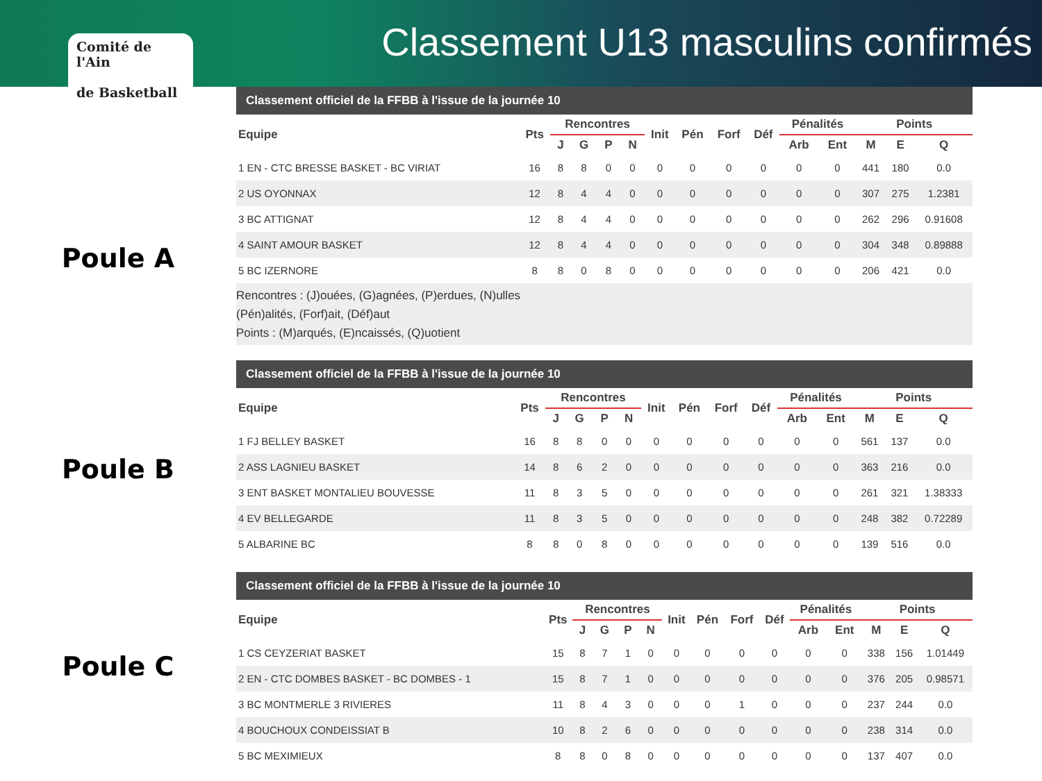Comité de l'Ain
de Basketball
Classement U13 masculins confirmés
Poule A
Poule B
Poule C
Classement officiel de la FFBB à l'issue de la journée 10
| Equipe | Pts | Rencontres | | | | Init | Pén | Forf | Déf | Pénalités | | Points | | |
| --- | --- | --- | --- | --- | --- | --- | --- | --- | --- | --- | --- | --- | --- | --- |
| | | J | G | P | N | | | | | Arb | Ent | M | E | Q |
| 1 EN - CTC BRESSE BASKET - BC VIRIAT | 16 | 8 | 8 | 0 | 0 | 0 | 0 | 0 | 0 | 0 | 0 | 441 | 180 | 0.0 |
| 2 US OYONNAX | 12 | 8 | 4 | 4 | 0 | 0 | 0 | 0 | 0 | 0 | 0 | 307 | 275 | 1.2381 |
| 3 BC ATTIGNAT | 12 | 8 | 4 | 4 | 0 | 0 | 0 | 0 | 0 | 0 | 0 | 262 | 296 | 0.91608 |
| 4 SAINT AMOUR BASKET | 12 | 8 | 4 | 4 | 0 | 0 | 0 | 0 | 0 | 0 | 0 | 304 | 348 | 0.89888 |
| 5 BC IZERNORE | 8 | 8 | 0 | 8 | 0 | 0 | 0 | 0 | 0 | 0 | 0 | 206 | 421 | 0.0 |
Rencontres : (J)ouées, (G)agnées, (P)erdues, (N)ulles
(Pén)alités, (Forf)ait, (Déf)aut
Points : (M)arqués, (E)ncaissés, (Q)uotient
Classement officiel de la FFBB à l'issue de la journée 10
| Equipe | Pts | Rencontres | | | | Init | Pén | Forf | Déf | Pénalités | | Points | | |
| --- | --- | --- | --- | --- | --- | --- | --- | --- | --- | --- | --- | --- | --- | --- |
| | | J | G | P | N | | | | | Arb | Ent | M | E | Q |
| 1 FJ BELLEY BASKET | 16 | 8 | 8 | 0 | 0 | 0 | 0 | 0 | 0 | 0 | 0 | 561 | 137 | 0.0 |
| 2 ASS LAGNIEU BASKET | 14 | 8 | 6 | 2 | 0 | 0 | 0 | 0 | 0 | 0 | 0 | 363 | 216 | 0.0 |
| 3 ENT BASKET MONTALIEU BOUVESSE | 11 | 8 | 3 | 5 | 0 | 0 | 0 | 0 | 0 | 0 | 0 | 261 | 321 | 1.38333 |
| 4 EV BELLEGARDE | 11 | 8 | 3 | 5 | 0 | 0 | 0 | 0 | 0 | 0 | 0 | 248 | 382 | 0.72289 |
| 5 ALBARINE BC | 8 | 8 | 0 | 8 | 0 | 0 | 0 | 0 | 0 | 0 | 0 | 139 | 516 | 0.0 |
Classement officiel de la FFBB à l'issue de la journée 10
| Equipe | Pts | Rencontres | | | | Init | Pén | Forf | Déf | Pénalités | | Points | | |
| --- | --- | --- | --- | --- | --- | --- | --- | --- | --- | --- | --- | --- | --- | --- |
| | | J | G | P | N | | | | | Arb | Ent | M | E | Q |
| 1 CS CEYZERIAT BASKET | 15 | 8 | 7 | 1 | 0 | 0 | 0 | 0 | 0 | 0 | 0 | 338 | 156 | 1.01449 |
| 2 EN - CTC DOMBES BASKET - BC DOMBES - 1 | 15 | 8 | 7 | 1 | 0 | 0 | 0 | 0 | 0 | 0 | 0 | 376 | 205 | 0.98571 |
| 3 BC MONTMERLE 3 RIVIERES | 11 | 8 | 4 | 3 | 0 | 0 | 0 | 1 | 0 | 0 | 0 | 237 | 244 | 0.0 |
| 4 BOUCHOUX CONDEISSIAT B | 10 | 8 | 2 | 6 | 0 | 0 | 0 | 0 | 0 | 0 | 0 | 238 | 314 | 0.0 |
| 5 BC MEXIMIEUX | 8 | 8 | 0 | 8 | 0 | 0 | 0 | 0 | 0 | 0 | 0 | 137 | 407 | 0.0 |